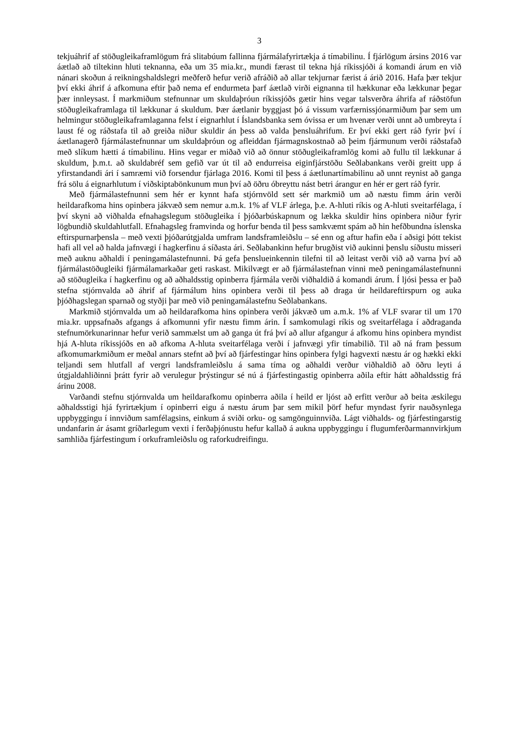3
tekjuáhrif af stöðugleikaframlögum frá slitabúum fallinna fjármálafyrirtækja á tímabilinu. Í fjárlögum ársins 2016 var áætlað að tiltekinn hluti teknanna, eða um 35 mia.kr., mundi færast til tekna hjá ríkissjóði á komandi árum en við nánari skoðun á reikningshaldslegri meðferð hefur verið afráðið að allar tekjurnar færist á árið 2016. Hafa þær tekjur því ekki áhrif á afkomuna eftir það nema ef endurmeta þarf áætlað virði eignanna til hækkunar eða lækkunar þegar þær innleysast. Í markmiðum stefnunnar um skuldaþróun ríkissjóðs gætir hins vegar talsverðra áhrifa af ráðstöfun stöðugleikaframlaga til lækkunar á skuldum. Þær áætlanir byggjast þó á vissum varfærnissjónarmiðum þar sem um helmingur stöðugleikaframlaganna felst í eignarhlut í Íslandsbanka sem óvissa er um hvenær verði unnt að umbreyta í laust fé og ráðstafa til að greiða niður skuldir án þess að valda þensluáhrifum. Er því ekki gert ráð fyrir því í áætlanagerð fjármálastefnunnar um skuldaþróun og afleiddan fjármagnskostnað að þeim fjármunum verði ráðstafað með slíkum hætti á tímabilinu. Hins vegar er miðað við að önnur stöðugleikaframlög komi að fullu til lækkunar á skuldum, þ.m.t. að skuldabréf sem gefið var út til að endurreisa eiginfjárstöðu Seðlabankans verði greitt upp á yfirstandandi ári í samræmi við forsendur fjárlaga 2016. Komi til þess á áætlunartímabilinu að unnt reynist að ganga frá sölu á eignarhlutum í viðskiptabönkunum mun því að öðru óbreyttu nást betri árangur en hér er gert ráð fyrir.
Með fjármálastefnunni sem hér er kynnt hafa stjórnvöld sett sér markmið um að næstu fimm árin verði heildarafkoma hins opinbera jákvæð sem nemur a.m.k. 1% af VLF árlega, þ.e. A-hluti ríkis og A-hluti sveitarfélaga, í því skyni að viðhalda efnahagslegum stöðugleika í þjóðarbúskapnum og lækka skuldir hins opinbera niður fyrir lögbundið skuldahlutfall. Efnahagsleg framvinda og horfur benda til þess samkvæmt spám að hin hefðbundna íslenska eftirspurnarþensla – með vexti þjóðarútgjalda umfram landsframleiðslu – sé enn og aftur hafin eða í aðsigi þótt tekist hafi all vel að halda jafnvægi í hagkerfinu á síðasta ári. Seðlabankinn hefur brugðist við aukinni þenslu síðustu misseri með auknu aðhaldi í peningamálastefnunni. Þá gefa þenslueinkennin tilefni til að leitast verði við að varna því að fjármálastöðugleiki fjármálamarkaðar geti raskast. Mikilvægt er að fjármálastefnan vinni með peningamálastefnunni að stöðugleika í hagkerfinu og að aðhaldsstig opinberra fjármála verði viðhaldið á komandi árum. Í ljósi þessa er það stefna stjórnvalda að áhrif af fjármálum hins opinbera verði til þess að draga úr heildareftirspurn og auka þjóðhagslegan sparnað og styðji þar með við peningamálastefnu Seðlabankans.
Markmið stjórnvalda um að heildarafkoma hins opinbera verði jákvæð um a.m.k. 1% af VLF svarar til um 170 mia.kr. uppsafnaðs afgangs á afkomunni yfir næstu fimm árin. Í samkomulagi ríkis og sveitarfélaga í aðdraganda stefnumörkunarinnar hefur verið sammælst um að ganga út frá því að allur afgangur á afkomu hins opinbera myndist hjá A-hluta ríkissjóðs en að afkoma A-hluta sveitarfélaga verði í jafnvægi yfir tímabilið. Til að ná fram þessum afkomumarkmiðum er meðal annars stefnt að því að fjárfestingar hins opinbera fylgi hagvexti næstu ár og hækki ekki teljandi sem hlutfall af vergri landsframleiðslu á sama tíma og aðhaldi verður viðhaldið að öðru leyti á útgjaldahliðinni þrátt fyrir að verulegur þrýstingur sé nú á fjárfestingastig opinberra aðila eftir hátt aðhaldsstig frá árinu 2008.
Varðandi stefnu stjórnvalda um heildarafkomu opinberra aðila í heild er ljóst að erfitt verður að beita æskilegu aðhaldsstigi hjá fyrirtækjum í opinberri eigu á næstu árum þar sem mikil þörf hefur myndast fyrir nauðsynlega uppbyggingu í innviðum samfélagsins, einkum á sviði orku- og samgönguinnviða. Lágt viðhalds- og fjárfestingarstig undanfarin ár ásamt gríðarlegum vexti í ferðaþjónustu hefur kallað á aukna uppbyggingu í flugumferðarmannvirkjum samhliða fjárfestingum í orkuframleiðslu og raforkudreifingu.